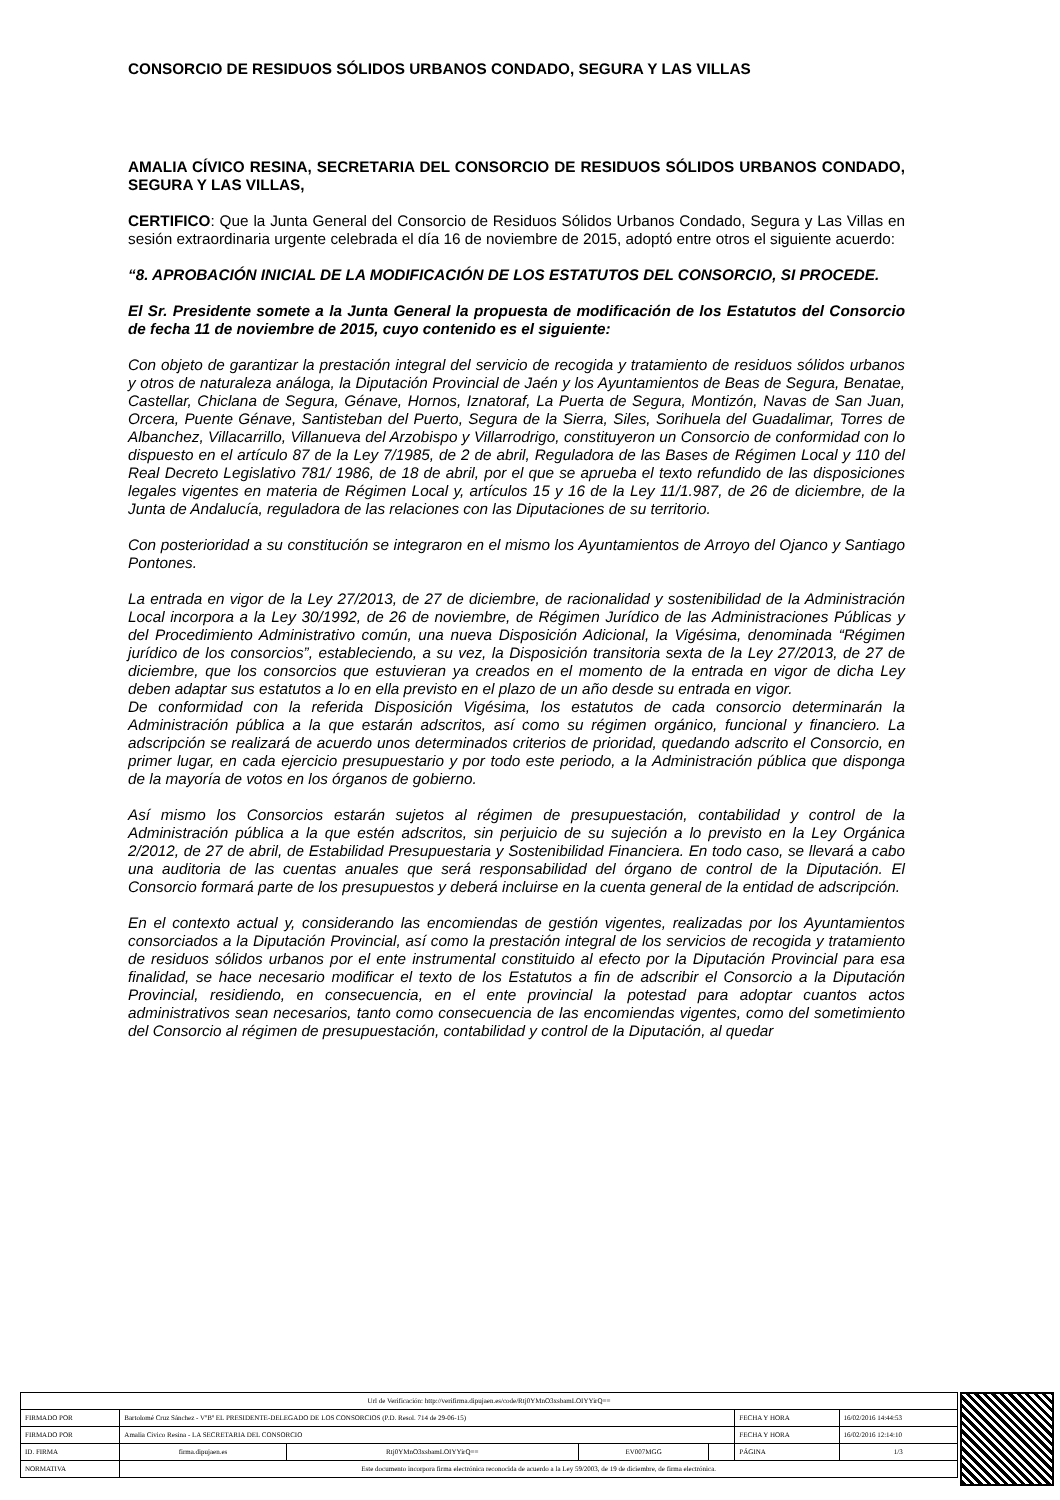CONSORCIO DE RESIDUOS SÓLIDOS URBANOS CONDADO, SEGURA Y LAS VILLAS
AMALIA CÍVICO RESINA, SECRETARIA DEL CONSORCIO DE RESIDUOS SÓLIDOS URBANOS CONDADO, SEGURA Y LAS VILLAS,
CERTIFICO: Que la Junta General del Consorcio de Residuos Sólidos Urbanos Condado, Segura y Las Villas en sesión extraordinaria urgente celebrada el día 16 de noviembre de 2015, adoptó entre otros el siguiente acuerdo:
“8. APROBACIÓN INICIAL DE LA MODIFICACIÓN DE LOS ESTATUTOS DEL CONSORCIO, SI PROCEDE.
El Sr. Presidente somete a la Junta General la propuesta de modificación de los Estatutos del Consorcio de fecha 11 de noviembre de 2015, cuyo contenido es el siguiente:
Con objeto de garantizar la prestación integral del servicio de recogida y tratamiento de residuos sólidos urbanos y otros de naturaleza análoga, la Diputación Provincial de Jaén y los Ayuntamientos de Beas de Segura, Benatae, Castellar, Chiclana de Segura, Génave, Hornos, Iznatoraf, La Puerta de Segura, Montizón, Navas de San Juan, Orcera, Puente Génave, Santisteban del Puerto, Segura de la Sierra, Siles, Sorihuela del Guadalimar, Torres de Albanchez, Villacarrillo, Villanueva del Arzobispo y Villarrodrigo, constituyeron un Consorcio de conformidad con lo dispuesto en el artículo 87 de la Ley 7/1985, de 2 de abril, Reguladora de las Bases de Régimen Local y 110 del Real Decreto Legislativo 781/ 1986, de 18 de abril, por el que se aprueba el texto refundido de las disposiciones legales vigentes en materia de Régimen Local y, artículos 15 y 16 de la Ley 11/1.987, de 26 de diciembre, de la Junta de Andalucía, reguladora de las relaciones con las Diputaciones de su territorio.
Con posterioridad a su constitución se integraron en el mismo los Ayuntamientos de Arroyo del Ojanco y Santiago Pontones.
La entrada en vigor de la Ley 27/2013, de 27 de diciembre, de racionalidad y sostenibilidad de la Administración Local incorpora a la Ley 30/1992, de 26 de noviembre, de Régimen Jurídico de las Administraciones Públicas y del Procedimiento Administrativo común, una nueva Disposición Adicional, la Vigésima, denominada “Régimen jurídico de los consorcios”, estableciendo, a su vez, la Disposición transitoria sexta de la Ley 27/2013, de 27 de diciembre, que los consorcios que estuvieran ya creados en el momento de la entrada en vigor de dicha Ley deben adaptar sus estatutos a lo en ella previsto en el plazo de un año desde su entrada en vigor.
De conformidad con la referida Disposición Vigésima, los estatutos de cada consorcio determinarán la Administración pública a la que estarán adscritos, así como su régimen orgánico, funcional y financiero. La adscripción se realizará de acuerdo unos determinados criterios de prioridad, quedando adscrito el Consorcio, en primer lugar, en cada ejercicio presupuestario y por todo este periodo, a la Administración pública que disponga de la mayoría de votos en los órganos de gobierno.
Así mismo los Consorcios estarán sujetos al régimen de presupuestación, contabilidad y control de la Administración pública a la que estén adscritos, sin perjuicio de su sujeción a lo previsto en la Ley Orgánica 2/2012, de 27 de abril, de Estabilidad Presupuestaria y Sostenibilidad Financiera. En todo caso, se llevará a cabo una auditoria de las cuentas anuales que será responsabilidad del órgano de control de la Diputación. El Consorcio formará parte de los presupuestos y deberá incluirse en la cuenta general de la entidad de adscripción.
En el contexto actual y, considerando las encomiendas de gestión vigentes, realizadas por los Ayuntamientos consorciados a la Diputación Provincial, así como la prestación integral de los servicios de recogida y tratamiento de residuos sólidos urbanos por el ente instrumental constituido al efecto por la Diputación Provincial para esa finalidad, se hace necesario modificar el texto de los Estatutos a fin de adscribir el Consorcio a la Diputación Provincial, residiendo, en consecuencia, en el ente provincial la potestad para adoptar cuantos actos administrativos sean necesarios, tanto como consecuencia de las encomiendas vigentes, como del sometimiento del Consorcio al régimen de presupuestación, contabilidad y control de la Diputación, al quedar
| Url de Verificación: http://verifirma.dipujaen.es/code/Rtj0YMnO3xsbamLOIYYirQ== | | | | | | |
| FIRMADO POR | Bartolomé Cruz Sánchez - VºBº EL PRESIDENTE-DELEGADO DE LOS CONSORCIOS (P.D. Resol. 714 de 29-06-15) | | | | FECHA Y HORA | 16/02/2016 14:44:53 |
| FIRMADO POR | Amalia Civico Resina - LA SECRETARIA DEL CONSORCIO | | | | FECHA Y HORA | 16/02/2016 12:14:10 |
| ID. FIRMA | firma.dipujaen.es | Rtj0YMnO3xsbamLOIYYirQ== | EV007MGG | | PÁGINA | 1/3 |
| NORMATIVA | Este documento incorpora firma electrónica reconocida de acuerdo a la Ley 59/2003, de 19 de diciembre, de firma electrónica. | | | | | |